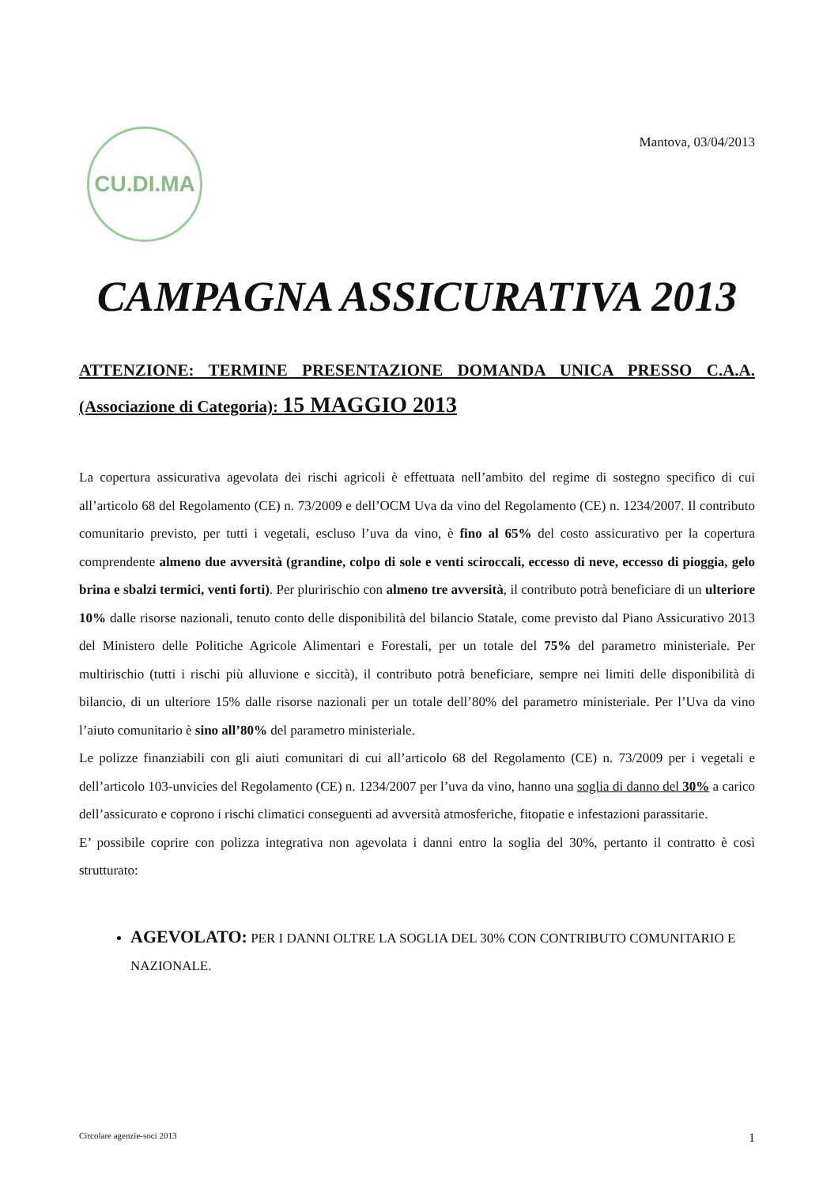CU.DI.MA
Mantova, 03/04/2013
CAMPAGNA ASSICURATIVA 2013
ATTENZIONE: TERMINE PRESENTAZIONE DOMANDA UNICA PRESSO C.A.A. (Associazione di Categoria): 15 MAGGIO 2013
La copertura assicurativa agevolata dei rischi agricoli è effettuata nell’ambito del regime di sostegno specifico di cui all’articolo 68 del Regolamento (CE) n. 73/2009 e dell’OCM Uva da vino del Regolamento (CE) n. 1234/2007. Il contributo comunitario previsto, per tutti i vegetali, escluso l’uva da vino, è fino al 65% del costo assicurativo per la copertura comprendente almeno due avversità (grandine, colpo di sole e venti sciroccali, eccesso di neve, eccesso di pioggia, gelo brina e sbalzi termici, venti forti). Per pluririschio con almeno tre avversità, il contributo potrà beneficiare di un ulteriore 10% dalle risorse nazionali, tenuto conto delle disponibilità del bilancio Statale, come previsto dal Piano Assicurativo 2013 del Ministero delle Politiche Agricole Alimentari e Forestali, per un totale del 75% del parametro ministeriale. Per multirischio (tutti i rischi più alluvione e siccità), il contributo potrà beneficiare, sempre nei limiti delle disponibilità di bilancio, di un ulteriore 15% dalle risorse nazionali per un totale dell’80% del parametro ministeriale. Per l’Uva da vino l’aiuto comunitario è sino all’80% del parametro ministeriale.
Le polizze finanziabili con gli aiuti comunitari di cui all’articolo 68 del Regolamento (CE) n. 73/2009 per i vegetali e dell’articolo 103-unvicies del Regolamento (CE) n. 1234/2007 per l’uva da vino, hanno una soglia di danno del 30% a carico dell’assicurato e coprono i rischi climatici conseguenti ad avversità atmosferiche, fitopatie e infestazioni parassitarie.
E’ possibile coprire con polizza integrativa non agevolata i danni entro la soglia del 30%, pertanto il contratto è così strutturato:
AGEVOLATO: PER I DANNI OLTRE LA SOGLIA DEL 30% CON CONTRIBUTO COMUNITARIO E NAZIONALE.
Circolare agenzie-soci 2013 1